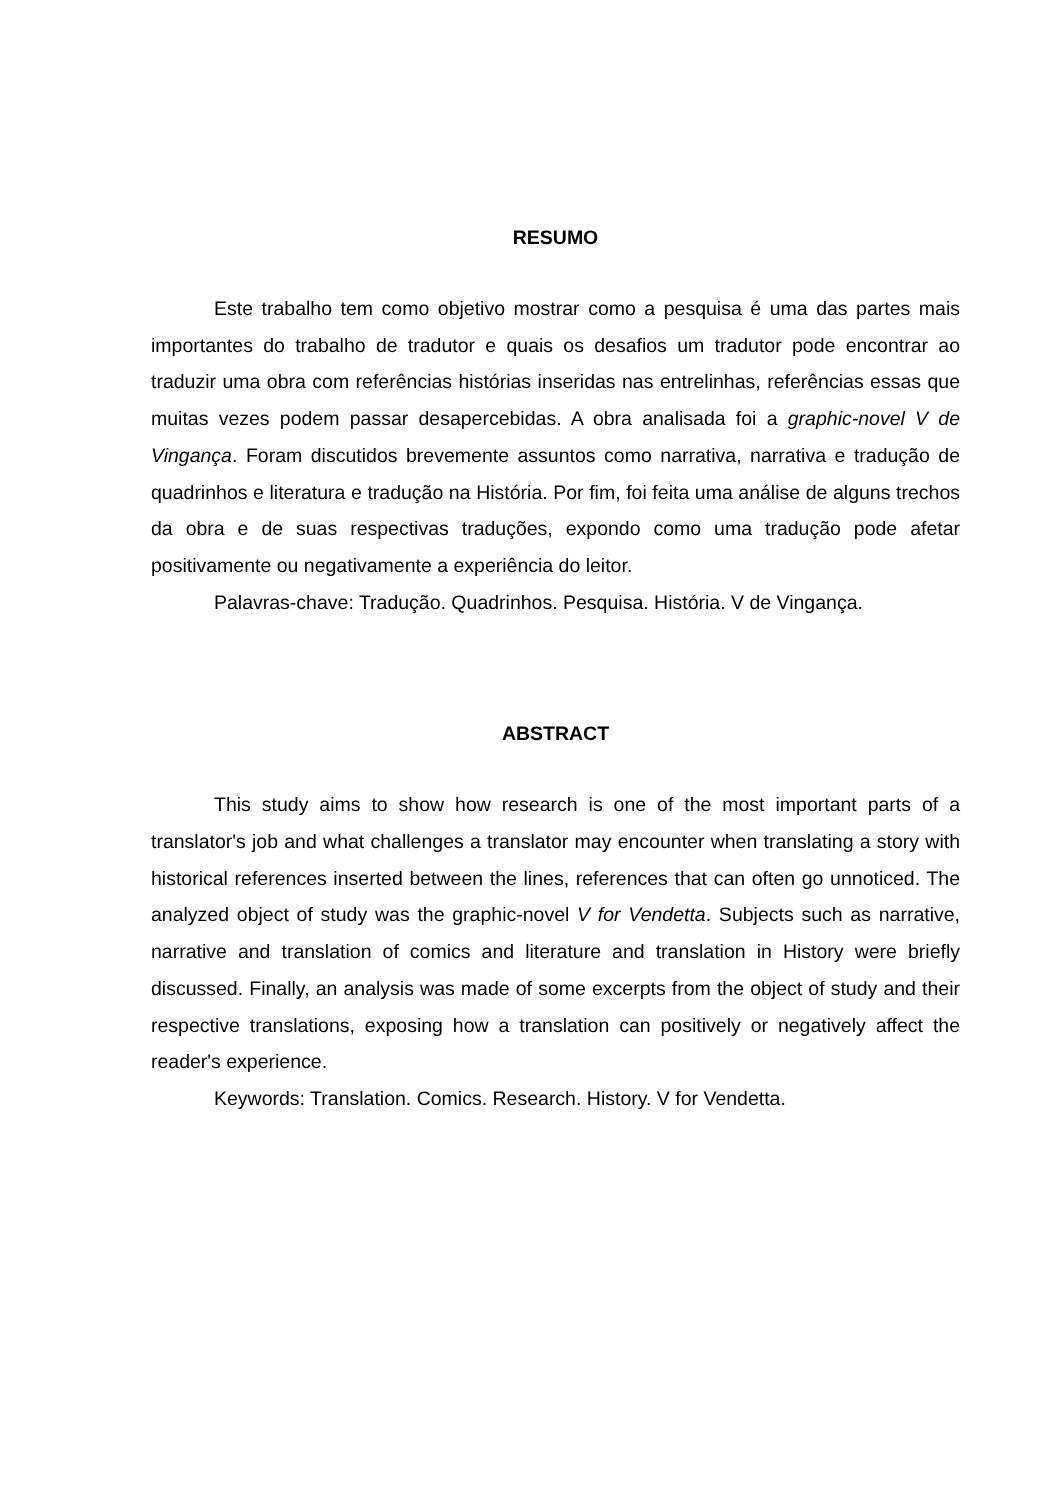RESUMO
Este trabalho tem como objetivo mostrar como a pesquisa é uma das partes mais importantes do trabalho de tradutor e quais os desafios um tradutor pode encontrar ao traduzir uma obra com referências histórias inseridas nas entrelinhas, referências essas que muitas vezes podem passar desapercebidas. A obra analisada foi a graphic-novel V de Vingança. Foram discutidos brevemente assuntos como narrativa, narrativa e tradução de quadrinhos e literatura e tradução na História. Por fim, foi feita uma análise de alguns trechos da obra e de suas respectivas traduções, expondo como uma tradução pode afetar positivamente ou negativamente a experiência do leitor.
Palavras-chave: Tradução. Quadrinhos. Pesquisa. História. V de Vingança.
ABSTRACT
This study aims to show how research is one of the most important parts of a translator's job and what challenges a translator may encounter when translating a story with historical references inserted between the lines, references that can often go unnoticed. The analyzed object of study was the graphic-novel V for Vendetta. Subjects such as narrative, narrative and translation of comics and literature and translation in History were briefly discussed. Finally, an analysis was made of some excerpts from the object of study and their respective translations, exposing how a translation can positively or negatively affect the reader's experience.
Keywords: Translation. Comics. Research. History. V for Vendetta.